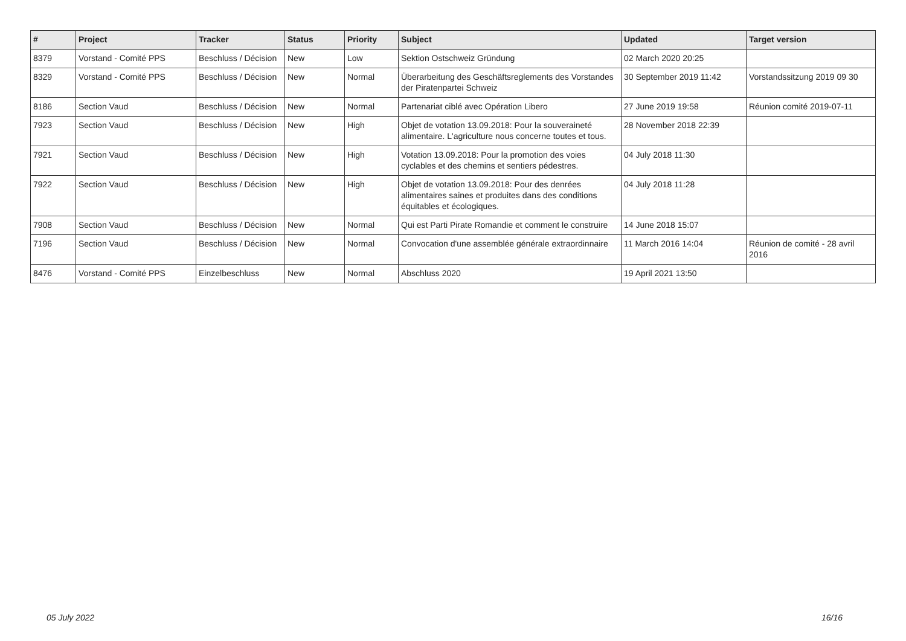| # | Project | Tracker | Status | Priority | Subject | Updated | Target version |
| --- | --- | --- | --- | --- | --- | --- | --- |
| 8379 | Vorstand - Comité PPS | Beschluss / Décision | New | Low | Sektion Ostschweiz Gründung | 02 March 2020 20:25 | |
| 8329 | Vorstand - Comité PPS | Beschluss / Décision | New | Normal | Überarbeitung des Geschäftsreglements des Vorstandes der Piratenpartei Schweiz | 30 September 2019 11:42 | Vorstandssitzung 2019 09 30 |
| 8186 | Section Vaud | Beschluss / Décision | New | Normal | Partenariat ciblé avec Opération Libero | 27 June 2019 19:58 | Réunion comité 2019-07-11 |
| 7923 | Section Vaud | Beschluss / Décision | New | High | Objet de votation 13.09.2018: Pour la souveraineté alimentaire. L'agriculture nous concerne toutes et tous. | 28 November 2018 22:39 | |
| 7921 | Section Vaud | Beschluss / Décision | New | High | Votation 13.09.2018: Pour la promotion des voies cyclables et des chemins et sentiers pédestres. | 04 July 2018 11:30 | |
| 7922 | Section Vaud | Beschluss / Décision | New | High | Objet de votation 13.09.2018: Pour des denrées alimentaires saines et produites dans des conditions équitables et écologiques. | 04 July 2018 11:28 | |
| 7908 | Section Vaud | Beschluss / Décision | New | Normal | Qui est Parti Pirate Romandie et comment le construire | 14 June 2018 15:07 | |
| 7196 | Section Vaud | Beschluss / Décision | New | Normal | Convocation d'une assemblée générale extraordinnaire | 11 March 2016 14:04 | Réunion de comité - 28 avril 2016 |
| 8476 | Vorstand - Comité PPS | Einzelbeschluss | New | Normal | Abschluss 2020 | 19 April 2021 13:50 | |
05 July 2022 16/16